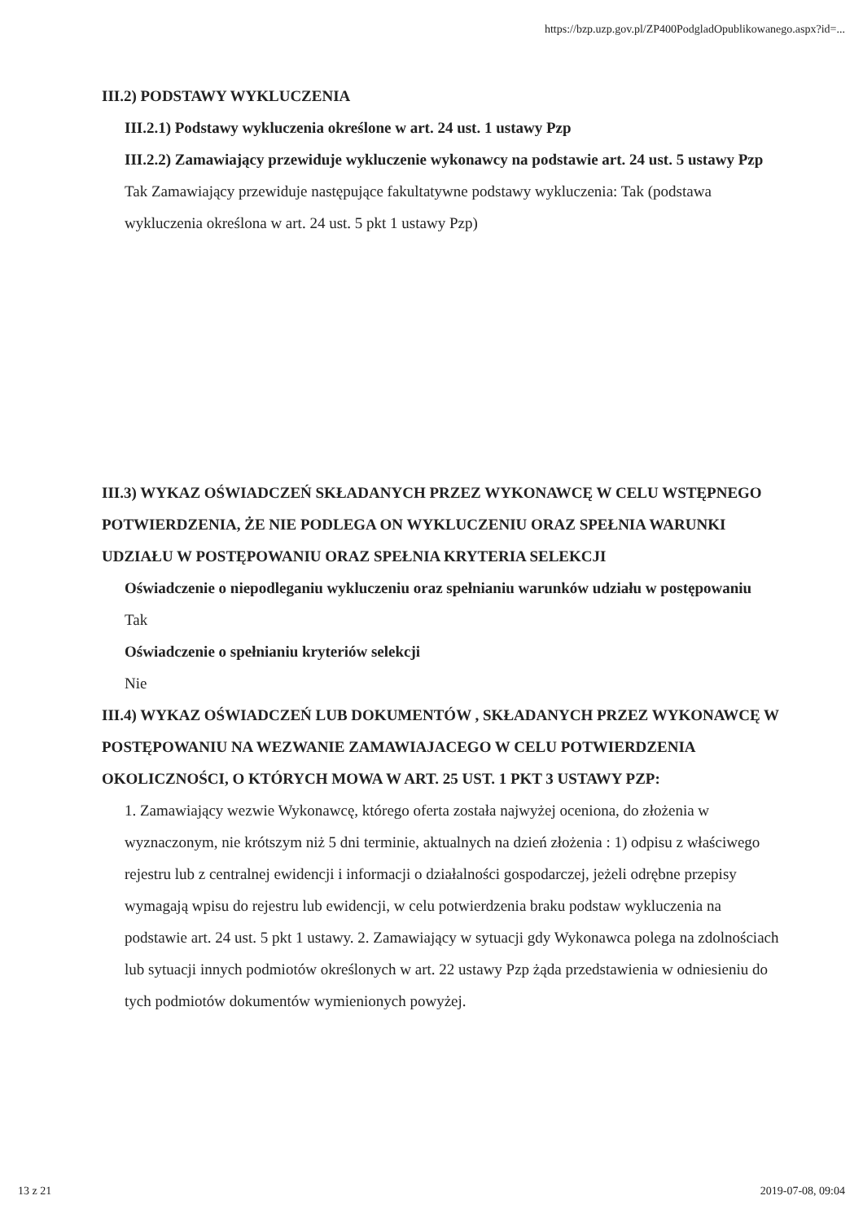https://bzp.uzp.gov.pl/ZP400PodgladOpublikowanego.aspx?id=...
III.2) PODSTAWY WYKLUCZENIA
III.2.1) Podstawy wykluczenia określone w art. 24 ust. 1 ustawy Pzp
III.2.2) Zamawiający przewiduje wykluczenie wykonawcy na podstawie art. 24 ust. 5 ustawy Pzp Tak Zamawiający przewiduje następujące fakultatywne podstawy wykluczenia: Tak (podstawa wykluczenia określona w art. 24 ust. 5 pkt 1 ustawy Pzp)
III.3) WYKAZ OŚWIADCZEŃ SKŁADANYCH PRZEZ WYKONAWCĘ W CELU WSTĘPNEGO POTWIERDZENIA, ŻE NIE PODLEGA ON WYKLUCZENIU ORAZ SPEŁNIA WARUNKI UDZIAŁU W POSTĘPOWANIU ORAZ SPEŁNIA KRYTERIA SELEKCJI
Oświadczenie o niepodleganiu wykluczeniu oraz spełnianiu warunków udziału w postępowaniu
Tak
Oświadczenie o spełnianiu kryteriów selekcji
Nie
III.4) WYKAZ OŚWIADCZEŃ LUB DOKUMENTÓW , SKŁADANYCH PRZEZ WYKONAWCĘ W POSTĘPOWANIU NA WEZWANIE ZAMAWIAJACEGO W CELU POTWIERDZENIA OKOLICZNOŚCI, O KTÓRYCH MOWA W ART. 25 UST. 1 PKT 3 USTAWY PZP:
1. Zamawiający wezwie Wykonawcę, którego oferta została najwyżej oceniona, do złożenia w wyznaczonym, nie krótszym niż 5 dni terminie, aktualnych na dzień złożenia : 1) odpisu z właściwego rejestru lub z centralnej ewidencji i informacji o działalności gospodarczej, jeżeli odrębne przepisy wymagają wpisu do rejestru lub ewidencji, w celu potwierdzenia braku podstaw wykluczenia na podstawie art. 24 ust. 5 pkt 1 ustawy. 2. Zamawiający w sytuacji gdy Wykonawca polega na zdolnościach lub sytuacji innych podmiotów określonych w art. 22 ustawy Pzp żąda przedstawienia w odniesieniu do tych podmiotów dokumentów wymienionych powyżej.
13 z 21 2019-07-08, 09:04